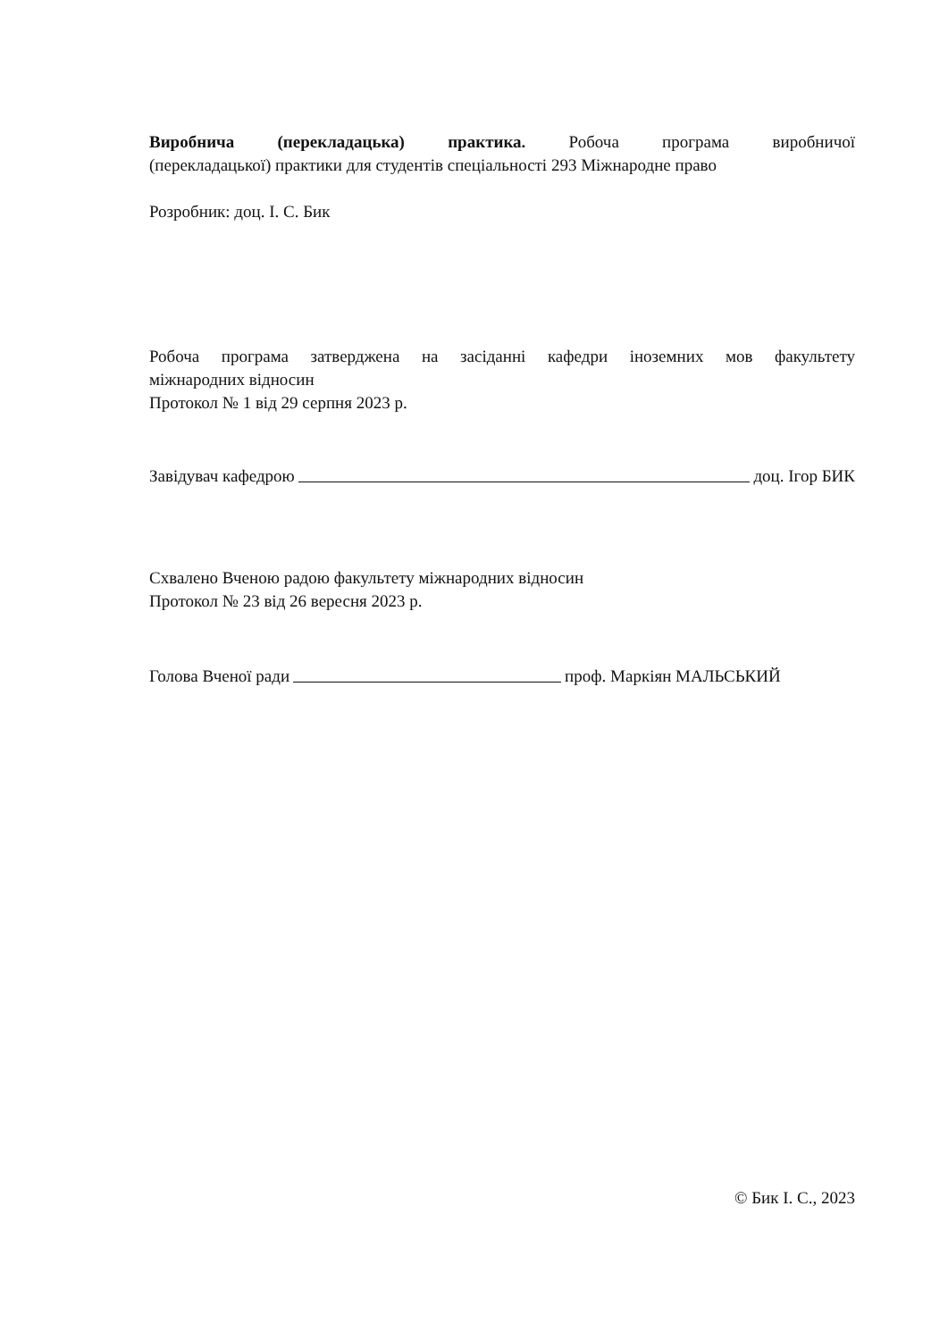Виробнича (перекладацька) практика. Робоча програма виробничої
(перекладацької) практики для студентів спеціальності 293 Міжнародне право
Розробник: доц. І. С. Бик
Робоча програма затверджена на засіданні кафедри іноземних мов факультету
міжнародних відносин
Протокол № 1 від 29 серпня 2023 р.
Завідувач кафедрою доц. Ігор БИК
Схвалено Вченою радою факультету міжнародних відносин
Протокол № 23 від 26 вересня 2023 р.
Голова Вченої ради проф. Маркіян МАЛЬСЬКИЙ
© Бик І. С., 2023